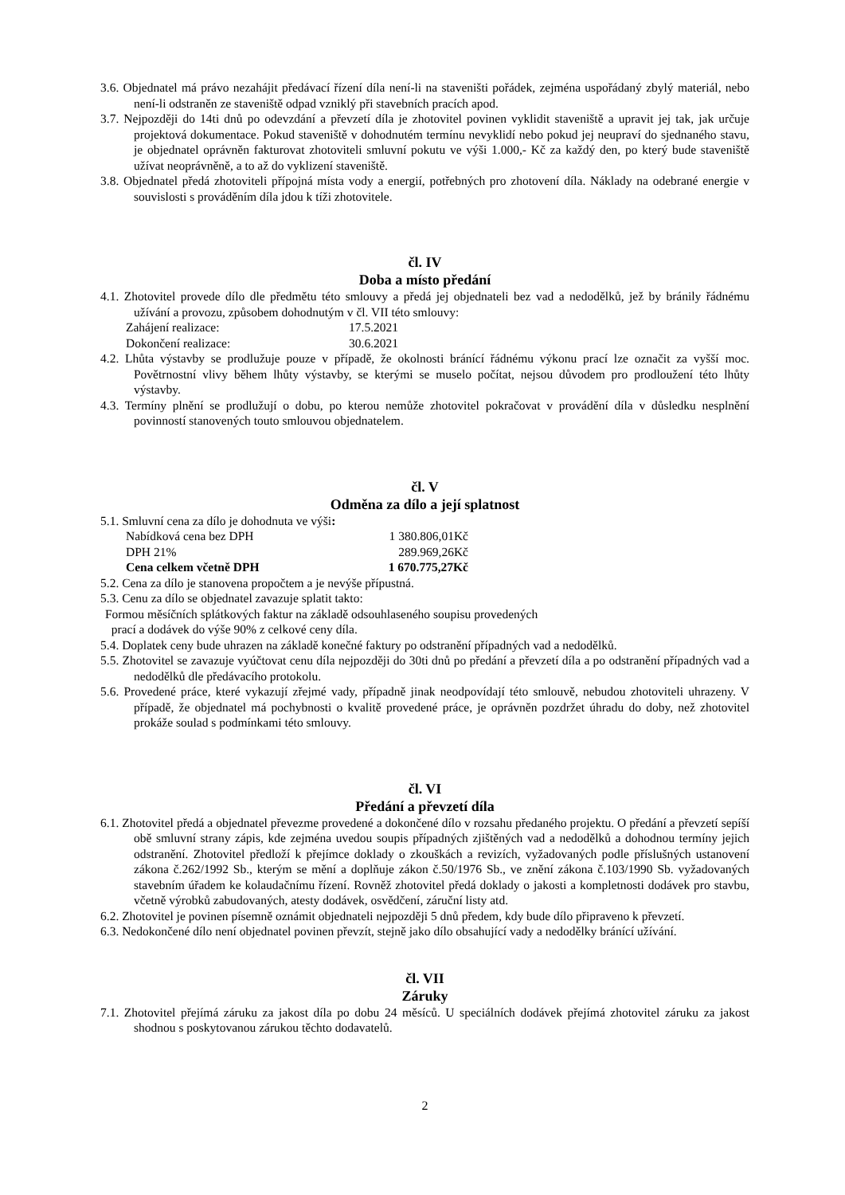3.6. Objednatel má právo nezahájit předávací řízení díla není-li na staveništi pořádek, zejména uspořádaný zbylý materiál, nebo není-li odstraněn ze staveniště odpad vzniklý při stavebních pracích apod.
3.7. Nejpozději do 14ti dnů po odevzdání a převzetí díla je zhotovitel povinen vyklidit staveniště a upravit jej tak, jak určuje projektová dokumentace. Pokud staveniště v dohodnutém termínu nevyklidí nebo pokud jej neupraví do sjednaného stavu, je objednatel oprávněn fakturovat zhotoviteli smluvní pokutu ve výši 1.000,- Kč za každý den, po který bude staveniště užívat neoprávněně, a to až do vyklizení staveniště.
3.8. Objednatel předá zhotoviteli přípojná místa vody a energií, potřebných pro zhotovení díla. Náklady na odebrané energie v souvislosti s prováděním díla jdou k tíži zhotovitele.
čl. IV
Doba a místo předání
4.1. Zhotovitel provede dílo dle předmětu této smlouvy a předá jej objednateli bez vad a nedodělků, jež by bránily řádnému užívání a provozu, způsobem dohodnutým v čl. VII této smlouvy:
Zahájení realizace: 17.5.2021
Dokončení realizace: 30.6.2021
4.2. Lhůta výstavby se prodlužuje pouze v případě, že okolnosti bránící řádnému výkonu prací lze označit za vyšší moc. Povětrnostní vlivy během lhůty výstavby, se kterými se muselo počítat, nejsou důvodem pro prodloužení této lhůty výstavby.
4.3. Termíny plnění se prodlužují o dobu, po kterou nemůže zhotovitel pokračovat v provádění díla v důsledku nesplnění povinností stanovených touto smlouvou objednatelem.
čl. V
Odměna za dílo a její splatnost
5.1. Smluvní cena za dílo je dohodnuta ve výši:
Nabídková cena bez DPH 1 380.806,01Kč
DPH 21% 289.969,26Kč
Cena celkem včetně DPH 1 670.775,27Kč
5.2. Cena za dílo je stanovena propočtem a je nevýše přípustná.
5.3. Cenu za dílo se objednatel zavazuje splatit takto:
Formou měsíčních splátkových faktur na základě odsouhlaseného soupisu provedených
prací a dodávek do výše 90% z celkové ceny díla.
5.4. Doplatek ceny bude uhrazen na základě konečné faktury po odstranění případných vad a nedodělků.
5.5. Zhotovitel se zavazuje vyúčtovat cenu díla nejpozději do 30ti dnů po předání a převzetí díla a po odstranění případných vad a nedodělků dle předávacího protokolu.
5.6. Provedené práce, které vykazují zřejmé vady, případně jinak neodpovídají této smlouvě, nebudou zhotoviteli uhrazeny. V případě, že objednatel má pochybnosti o kvalitě provedené práce, je oprávněn pozdržet úhradu do doby, než zhotovitel prokáže soulad s podmínkami této smlouvy.
čl. VI
Předání a převzetí díla
6.1. Zhotovitel předá a objednatel převezme provedené a dokončené dílo v rozsahu předaného projektu. O předání a převzetí sepíší obě smluvní strany zápis, kde zejména uvedou soupis případných zjištěných vad a nedodělků a dohodnou termíny jejich odstranění. Zhotovitel předloží k přejímce doklady o zkouškách a revizích, vyžadovaných podle příslušných ustanovení zákona č.262/1992 Sb., kterým se mění a doplňuje zákon č.50/1976 Sb., ve znění zákona č.103/1990 Sb. vyžadovaných stavebním úřadem ke kolaudačnímu řízení. Rovněž zhotovitel předá doklady o jakosti a kompletnosti dodávek pro stavbu, včetně výrobků zabudovaných, atesty dodávek, osvědčení, záruční listy atd.
6.2. Zhotovitel je povinen písemně oznámit objednateli nejpozději 5 dnů předem, kdy bude dílo připraveno k převzetí.
6.3. Nedokončené dílo není objednatel povinen převzít, stejně jako dílo obsahující vady a nedodělky bránící užívání.
čl. VII
Záruky
7.1. Zhotovitel přejímá záruku za jakost díla po dobu 24 měsíců. U speciálních dodávek přejímá zhotovitel záruku za jakost shodnou s poskytovanou zárukou těchto dodavatelů.
2